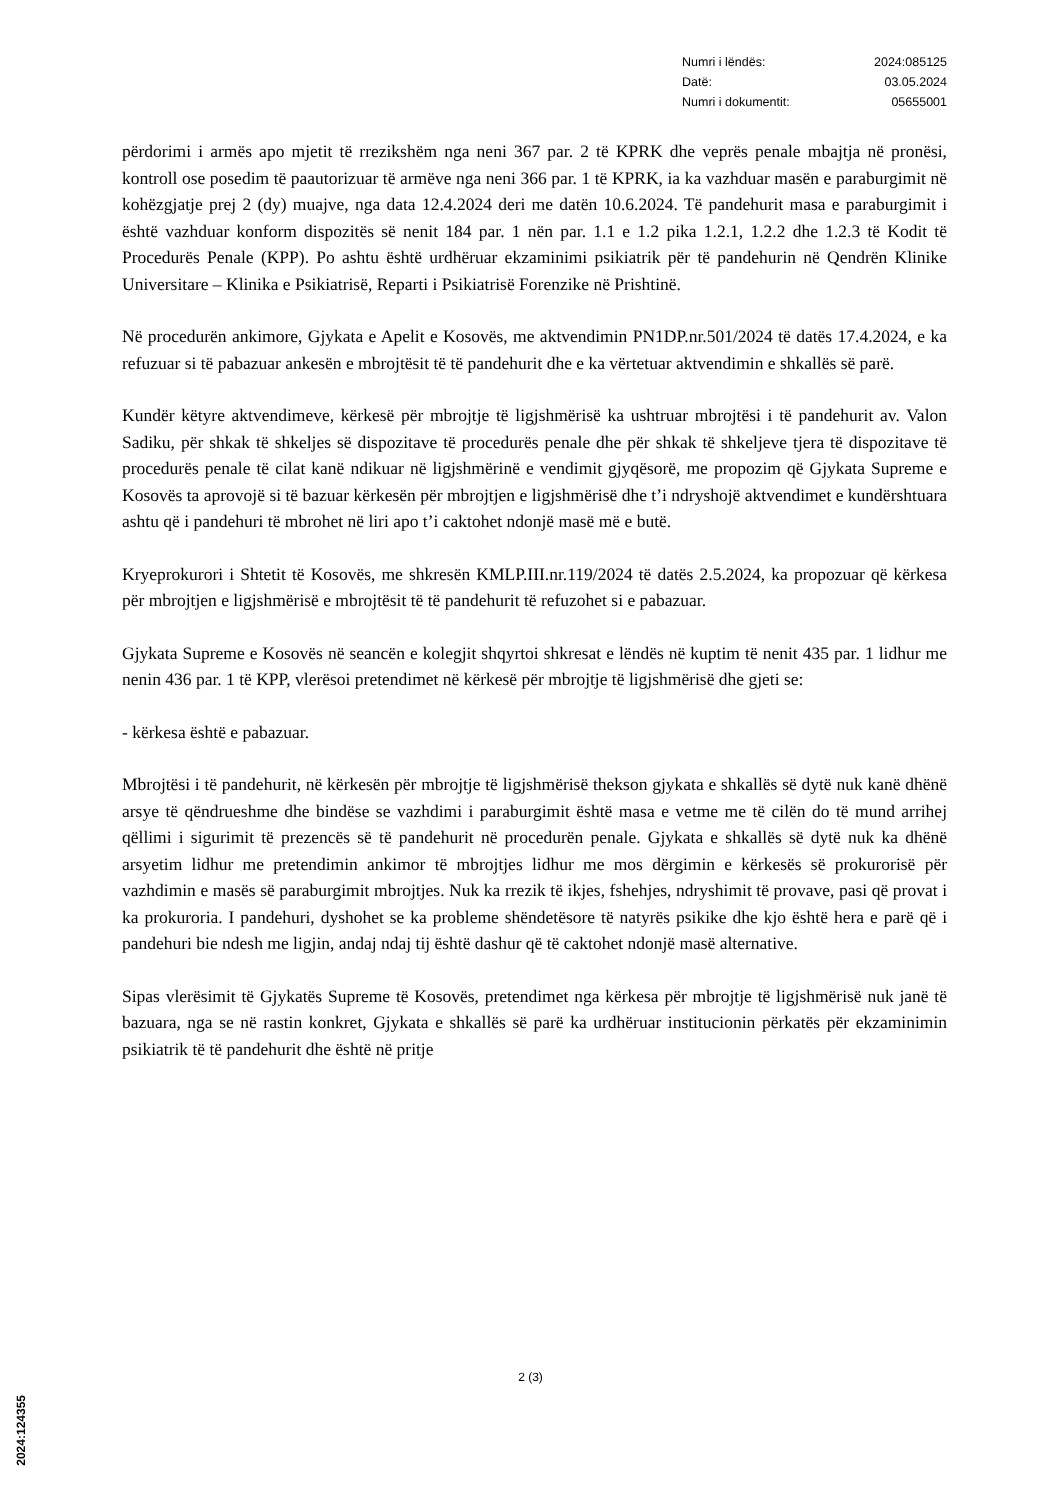Numri i lëndës: 2024:085125
Datë: 03.05.2024
Numri i dokumentit: 05655001
përdorimi i armës apo mjetit të rrezikshëm nga neni 367 par. 2 të KPRK dhe veprës penale mbajtja në pronësi, kontroll ose posedim të paautorizuar të armëve nga neni 366 par. 1 të KPRK, ia ka vazhduar masën e paraburgimit në kohëzgjatje prej 2 (dy) muajve, nga data 12.4.2024 deri me datën 10.6.2024. Të pandehurit masa e paraburgimit i është vazhduar konform dispozitës së nenit 184 par. 1 nën par. 1.1 e 1.2 pika 1.2.1, 1.2.2 dhe 1.2.3 të Kodit të Procedurës Penale (KPP). Po ashtu është urdhëruar ekzaminimi psikiatrik për të pandehurin në Qendrën Klinike Universitare – Klinika e Psikiatrisë, Reparti i Psikiatrisë Forenzike në Prishtinë.
Në procedurën ankimore, Gjykata e Apelit e Kosovës, me aktvendimin PN1DP.nr.501/2024 të datës 17.4.2024, e ka refuzuar si të pabazuar ankesën e mbrojtësit të të pandehurit dhe e ka vërtetuar aktvendimin e shkallës së parë.
Kundër këtyre aktvendimeve, kërkesë për mbrojtje të ligjshmërisë ka ushtruar mbrojtësi i të pandehurit av. Valon Sadiku, për shkak të shkeljes së dispozitave të procedurës penale dhe për shkak të shkeljeve tjera të dispozitave të procedurës penale të cilat kanë ndikuar në ligjshmërinë e vendimit gjyqësorë, me propozim që Gjykata Supreme e Kosovës ta aprovojë si të bazuar kërkesën për mbrojtjen e ligjshmërisë dhe t’i ndryshojë aktvendimet e kundërshtuara ashtu që i pandehuri të mbrohet në liri apo t’i caktohet ndonjë masë më e butë.
Kryeprokurori i Shtetit të Kosovës, me shkresën KMLP.III.nr.119/2024 të datës 2.5.2024, ka propozuar që kërkesa për mbrojtjen e ligjshmërisë e mbrojtësit të të pandehurit të refuzohet si e pabazuar.
Gjykata Supreme e Kosovës në seancën e kolegjit shqyrtoi shkresat e lëndës në kuptim të nenit 435 par. 1 lidhur me nenin 436 par. 1 të KPP, vlerësoi pretendimet në kërkesë për mbrojtje të ligjshmërisë dhe gjeti se:
- kërkesa është e pabazuar.
Mbrojtësi i të pandehurit, në kërkesën për mbrojtje të ligjshmërisë thekson gjykata e shkallës së dytë nuk kanë dhënë arsye të qëndrueshme dhe bindëse se vazhdimi i paraburgimit është masa e vetme me të cilën do të mund arrihej qëllimi i sigurimit të prezencës së të pandehurit në procedurën penale. Gjykata e shkallës së dytë nuk ka dhënë arsyetim lidhur me pretendimin ankimor të mbrojtjes lidhur me mos dërgimin e kërkesës së prokurorisë për vazhdimin e masës së paraburgimit mbrojtjes. Nuk ka rrezik të ikjes, fshehjes, ndryshimit të provave, pasi që provat i ka prokuroria. I pandehuri, dyshohet se ka probleme shëndetësore të natyrës psikike dhe kjo është hera e parë që i pandehuri bie ndesh me ligjin, andaj ndaj tij është dashur që të caktohet ndonjë masë alternative.
Sipas vlerësimit të Gjykatës Supreme të Kosovës, pretendimet nga kërkesa për mbrojtje të ligjshmërisë nuk janë të bazuara, nga se në rastin konkret, Gjykata e shkallës së parë ka urdhëruar institucionin përkatës për ekzaminimin psikiatrik të të pandehurit dhe është në pritje
2 (3)
2024:124355